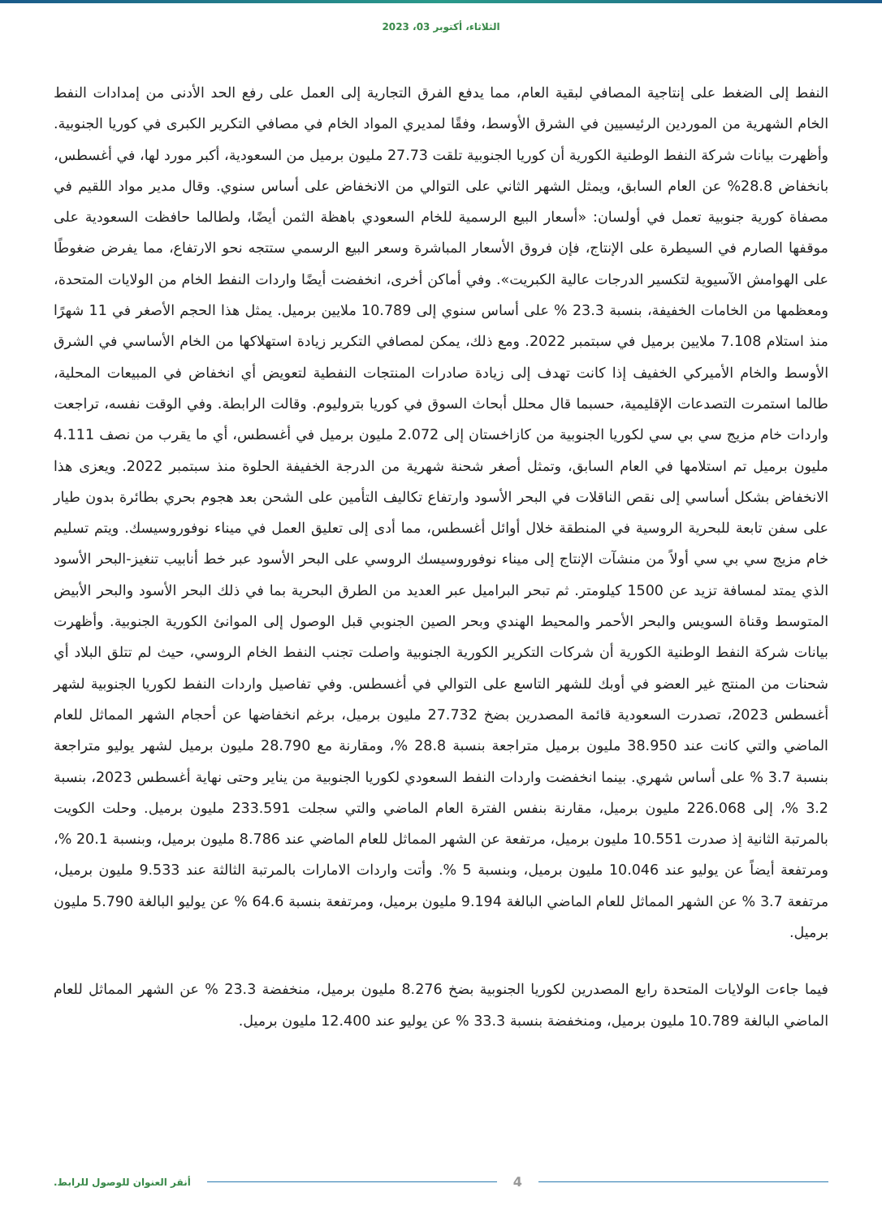الثلاثاء، أكتوبر 03، 2023
النفط إلى الضغط على إنتاجية المصافي لبقية العام، مما يدفع الفرق التجارية إلى العمل على رفع الحد الأدنى من إمدادات النفط الخام الشهرية من الموردين الرئيسيين في الشرق الأوسط، وفقًا لمديري المواد الخام في مصافي التكرير الكبرى في كوريا الجنوبية. وأظهرت بيانات شركة النفط الوطنية الكورية أن كوريا الجنوبية تلقت 27.73 مليون برميل من السعودية، أكبر مورد لها، في أغسطس، بانخفاض 28.8% عن العام السابق، ويمثل الشهر الثاني على التوالي من الانخفاض على أساس سنوي. وقال مدير مواد اللقيم في مصفاة كورية جنوبية تعمل في أولسان: «أسعار البيع الرسمية للخام السعودي باهظة الثمن أيضًا، ولطالما حافظت السعودية على موقفها الصارم في السيطرة على الإنتاج، فإن فروق الأسعار المباشرة وسعر البيع الرسمي ستتجه نحو الارتفاع، مما يفرض ضغوطًا على الهوامش الآسيوية لتكسير الدرجات عالية الكبريت». وفي أماكن أخرى، انخفضت أيضًا واردات النفط الخام من الولايات المتحدة، ومعظمها من الخامات الخفيفة، بنسبة 23.3 % على أساس سنوي إلى 10.789 ملايين برميل. يمثل هذا الحجم الأصغر في 11 شهرًا منذ استلام 7.108 ملايين برميل في سبتمبر 2022. ومع ذلك، يمكن لمصافي التكرير زيادة استهلاكها من الخام الأساسي في الشرق الأوسط والخام الأميركي الخفيف إذا كانت تهدف إلى زيادة صادرات المنتجات النفطية لتعويض أي انخفاض في المبيعات المحلية، طالما استمرت التصدعات الإقليمية، حسبما قال محلل أبحاث السوق في كوريا بتروليوم. وقالت الرابطة. وفي الوقت نفسه، تراجعت واردات خام مزيج سي بي سي لكوريا الجنوبية من كازاخستان إلى 2.072 مليون برميل في أغسطس، أي ما يقرب من نصف 4.111 مليون برميل تم استلامها في العام السابق، وتمثل أصغر شحنة شهرية من الدرجة الخفيفة الحلوة منذ سبتمبر 2022. ويعزى هذا الانخفاض بشكل أساسي إلى نقص الناقلات في البحر الأسود وارتفاع تكاليف التأمين على الشحن بعد هجوم بحري بطائرة بدون طيار على سفن تابعة للبحرية الروسية في المنطقة خلال أوائل أغسطس، مما أدى إلى تعليق العمل في ميناء نوفوروسيسك. ويتم تسليم خام مزيج سي بي سي أولاً من منشآت الإنتاج إلى ميناء نوفوروسيسك الروسي على البحر الأسود عبر خط أنابيب تنغيز-البحر الأسود الذي يمتد لمسافة تزيد عن 1500 كيلومتر. ثم تبحر البراميل عبر العديد من الطرق البحرية بما في ذلك البحر الأسود والبحر الأبيض المتوسط وقناة السويس والبحر الأحمر والمحيط الهندي وبحر الصين الجنوبي قبل الوصول إلى الموانئ الكورية الجنوبية. وأظهرت بيانات شركة النفط الوطنية الكورية أن شركات التكرير الكورية الجنوبية واصلت تجنب النفط الخام الروسي، حيث لم تتلق البلاد أي شحنات من المنتج غير العضو في أوبك للشهر التاسع على التوالي في أغسطس. وفي تفاصيل واردات النفط لكوريا الجنوبية لشهر أغسطس 2023، تصدرت السعودية قائمة المصدرين بضخ 27.732 مليون برميل، برغم انخفاضها عن أحجام الشهر المماثل للعام الماضي والتي كانت عند 38.950 مليون برميل متراجعة بنسبة 28.8 %، ومقارنة مع 28.790 مليون برميل لشهر يوليو متراجعة بنسبة 3.7 % على أساس شهري. بينما انخفضت واردات النفط السعودي لكوريا الجنوبية من يناير وحتى نهاية أغسطس 2023، بنسبة 3.2 %، إلى 226.068 مليون برميل، مقارنة بنفس الفترة العام الماضي والتي سجلت 233.591 مليون برميل. وحلت الكويت بالمرتبة الثانية إذ صدرت 10.551 مليون برميل، مرتفعة عن الشهر المماثل للعام الماضي عند 8.786 مليون برميل، وبنسبة 20.1 %، ومرتفعة أيضاً عن يوليو عند 10.046 مليون برميل، وبنسبة 5 %. وأتت واردات الامارات بالمرتبة الثالثة عند 9.533 مليون برميل، مرتفعة 3.7 % عن الشهر المماثل للعام الماضي البالغة 9.194 مليون برميل، ومرتفعة بنسبة 64.6 % عن يوليو البالغة 5.790 مليون برميل.
فيما جاءت الولايات المتحدة رابع المصدرين لكوريا الجنوبية بضخ 8.276 مليون برميل، منخفضة 23.3 % عن الشهر المماثل للعام الماضي البالغة 10.789 مليون برميل، ومنخفضة بنسبة 33.3 % عن يوليو عند 12.400 مليون برميل.
أنقر العنوان للوصول للرابط. 4